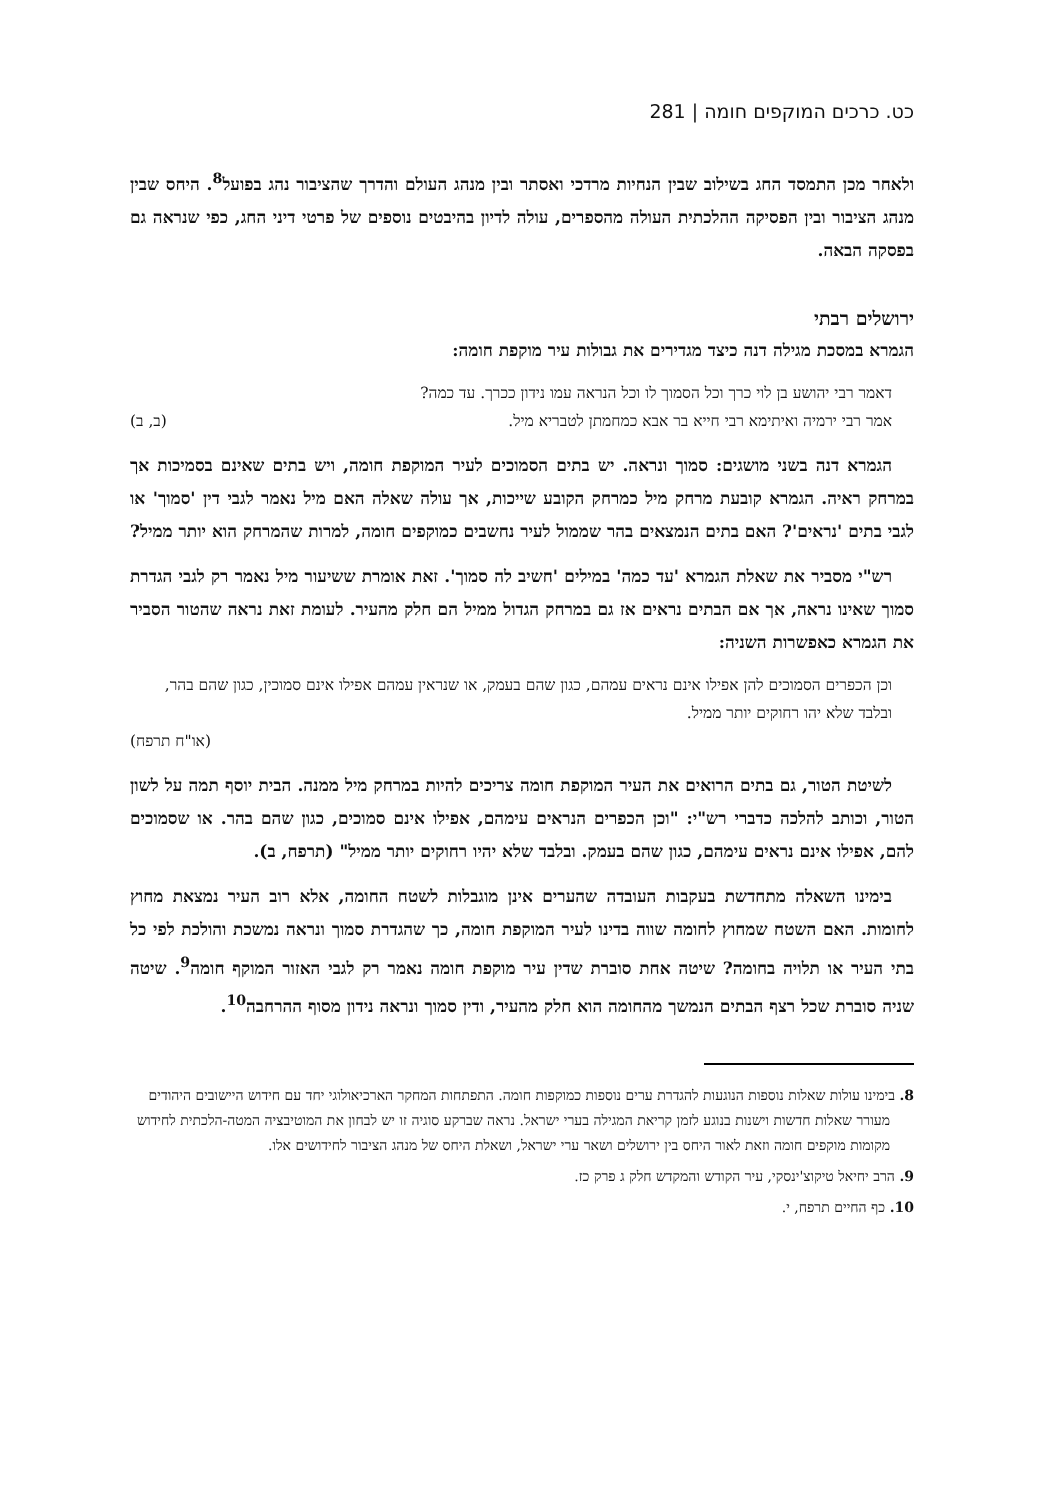כט. כרכים המוקפים חומה | 281
ולאחר מכן התמסד החג בשילוב שבין הנחיות מרדכי ואסתר ובין מנהג העולם והדרך שהציבור נהג בפועל<sup>8</sup>. היחס שבין מנהג הציבור ובין הפסיקה ההלכתית העולה מהספרים, עולה לדיון בהיבטים נוספים של פרטי דיני החג, כפי שנראה גם בפסקה הבאה.
ירושלים רבתי
הגמרא במסכת מגילה דנה כיצד מגדירים את גבולות עיר מוקפת חומה:
דאמר רבי יהושע בן לוי כרך וכל הסמוך לו וכל הנראה עמו נידון ככרך. עד כמה?
אמר רבי ירמיה ואיתימא רבי חייא בר אבא כמחמתן לטבריא מיל. (ב, ב)
הגמרא דנה בשני מושגים: סמוך ונראה. יש בתים הסמוכים לעיר המוקפת חומה, ויש בתים שאינם בסמיכות אך במרחק ראיה. הגמרא קובעת מרחק מיל כמרחק הקובע שייכות, אך עולה שאלה האם מיל נאמר לגבי דין 'סמוך' או לגבי בתים 'נראים'? האם בתים הנמצאים בהר שממול לעיר נחשבים כמוקפים חומה, למרות שהמרחק הוא יותר ממיל?
רש"י מסביר את שאלת הגמרא 'עד כמה' במילים 'חשיב לה סמוך'. זאת אומרת ששיעור מיל נאמר רק לגבי הגדרת סמוך שאינו נראה, אך אם הבתים נראים אז גם במרחק הגדול ממיל הם חלק מהעיר. לעומת זאת נראה שהטור הסביר את הגמרא כאפשרות השניה:
וכן הכפרים הסמוכים להן אפילו אינם נראים עמהם, כגון שהם בעמק, או שנראין עמהם אפילו אינם סמוכין, כגון שהם בהר, ובלבד שלא יהו רחוקים יותר ממיל.
(או"ח תרפח)
לשיטת הטור, גם בתים הרואים את העיר המוקפת חומה צריכים להיות במרחק מיל ממנה. הבית יוסף תמה על לשון הטור, וכותב להלכה כדברי רש"י: "וכן הכפרים הנראים עימהם, אפילו אינם סמוכים, כגון שהם בהר. או שסמוכים להם, אפילו אינם נראים עימהם, כגון שהם בעמק. ובלבד שלא יהיו רחוקים יותר ממיל" (תרפח, ב).
בימינו השאלה מתחדשת בעקבות העובדה שהערים אינן מוגבלות לשטח החומה, אלא רוב העיר נמצאת מחוץ לחומות. האם השטח שמחוץ לחומה שווה בדינו לעיר המוקפת חומה, כך שהגדרת סמוך ונראה נמשכת והולכת לפי כל בתי העיר או תלויה בחומה? שיטה אחת סוברת שדין עיר מוקפת חומה נאמר רק לגבי האזור המוקף חומה<sup>9</sup>. שיטה שניה סוברת שכל רצף הבתים הנמשך מהחומה הוא חלק מהעיר, ודין סמוך ונראה נידון מסוף ההרחבה<sup>10</sup>.
8. בימינו עולות שאלות נוספות הנוגעות להגדרת ערים נוספות כמוקפות חומה. התפתחות המחקר הארכיאולוגי יחד עם חידוש היישובים היהודים מעורר שאלות חדשות וישנות בנוגע לזמן קריאת המגילה בערי ישראל. נראה שברקע סוגיה זו יש לבחון את המוטיבציה המטה-הלכתית לחידוש מקומות מוקפים חומה וזאת לאור היחס בין ירושלים ושאר ערי ישראל, ושאלת היחס של מנהג הציבור לחידושים אלו.
9. הרב יחיאל טיקוצ'ינסקי, עיר הקודש והמקדש חלק ג פרק כז.
10. כף החיים תרפח, י.